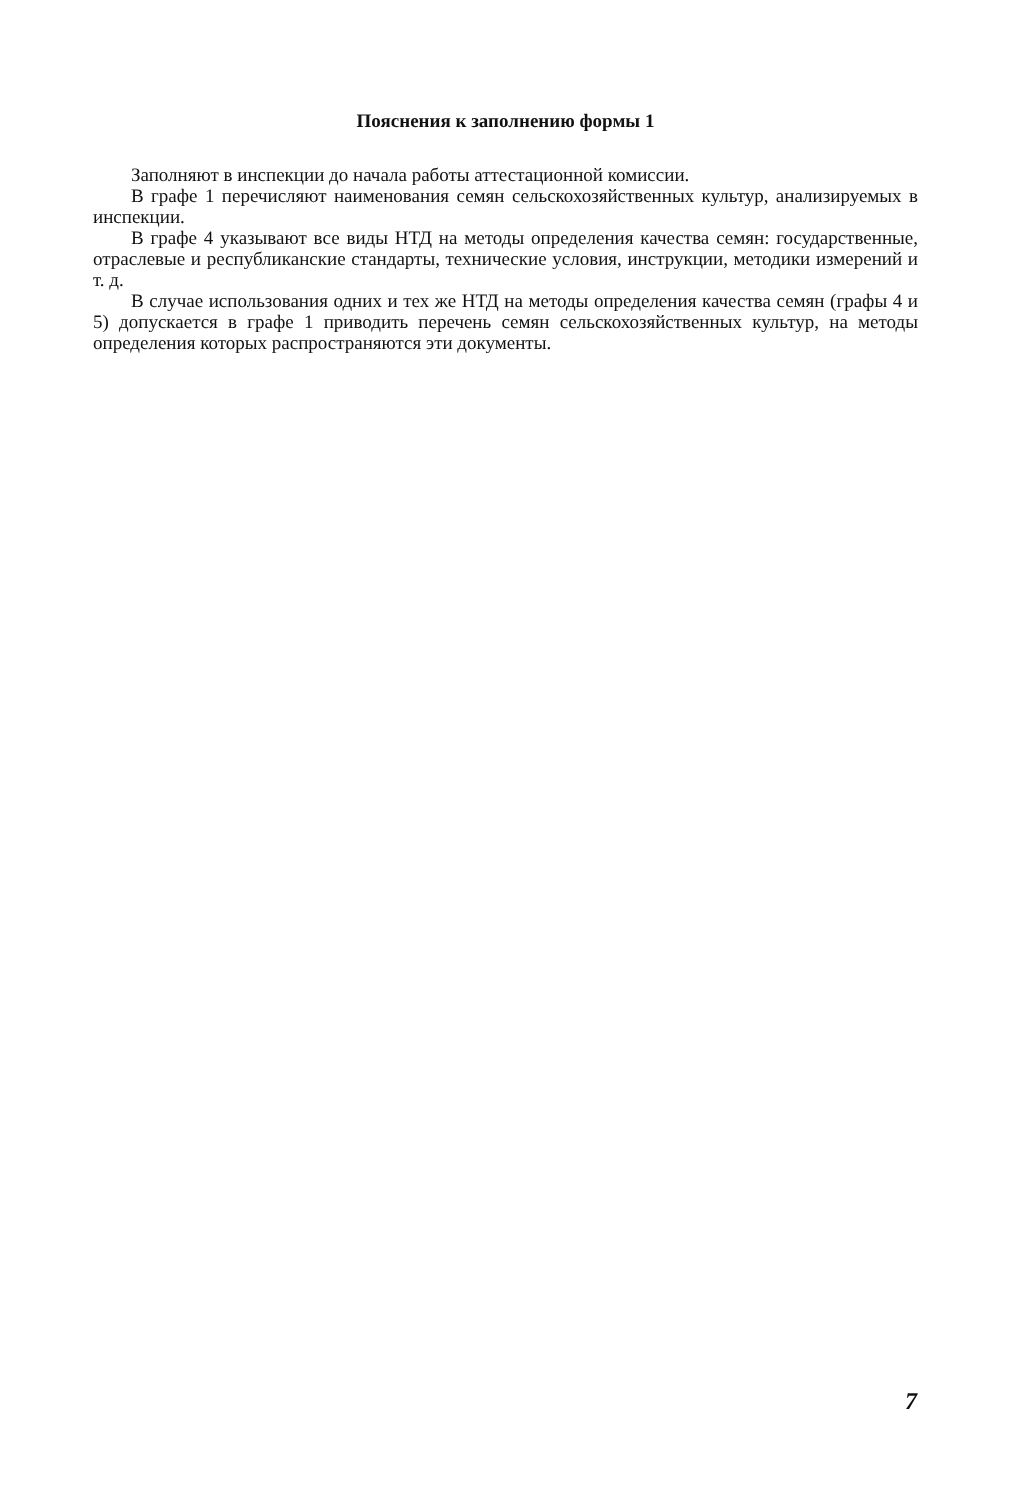Пояснения к заполнению формы 1
Заполняют в инспекции до начала работы аттестационной комиссии.
В графе 1 перечисляют наименования семян сельскохозяйственных культур, анализируемых в инспекции.
В графе 4 указывают все виды НТД на методы определения качества семян: государственные, отраслевые и республиканские стандарты, технические условия, инструкции, методики измерений и т. д.
В случае использования одних и тех же НТД на методы определения качества семян (графы 4 и 5) допускается в графе 1 приводить перечень семян сельскохозяйственных культур, на методы определения которых распространяются эти документы.
7